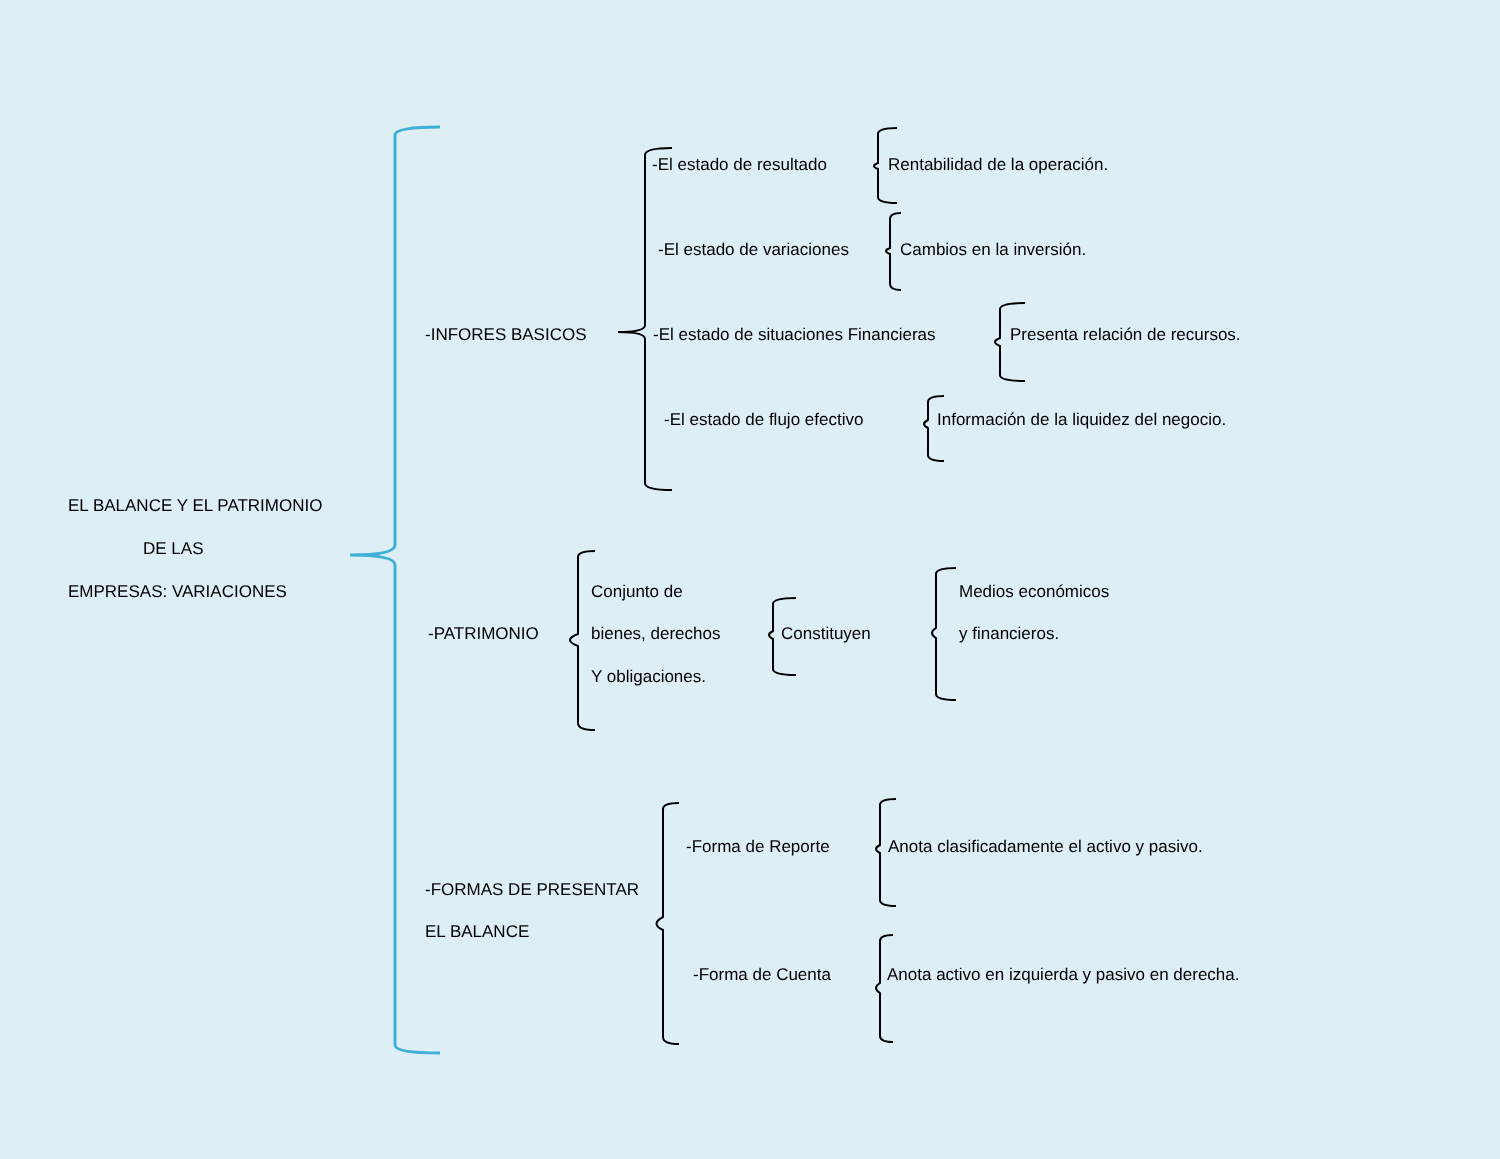EL BALANCE Y EL PATRIMONIO
DE LAS
EMPRESAS: VARIACIONES
-INFORES BASICOS
-El estado de resultado Rentabilidad de la operación.
-El estado de variaciones Cambios en la inversión.
-El estado de situaciones Financieras Presenta relación de recursos.
-El estado de flujo efectivo Información de la liquidez del negocio.
-PATRIMONIO
Conjunto de
bienes, derechos
Y obligaciones.
Constituyen
Medios económicos
y financieros.
-FORMAS DE PRESENTAR
EL BALANCE
-Forma de Reporte Anota clasificadamente el activo y pasivo.
-Forma de Cuenta Anota activo en izquierda y pasivo en derecha.